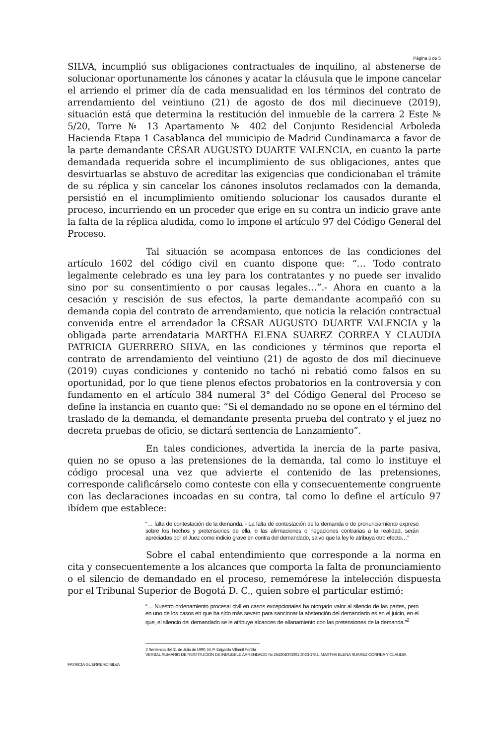Página 3 de 5
SILVA, incumplió sus obligaciones contractuales de inquilino, al abstenerse de solucionar oportunamente los cánones y acatar la cláusula que le impone cancelar el arriendo el primer día de cada mensualidad en los términos del contrato de arrendamiento del veintiuno (21) de agosto de dos mil diecinueve (2019), situación está que determina la restitución del inmueble de la carrera 2 Este № 5/20, Torre № 13 Apartamento № 402 del Conjunto Residencial Arboleda Hacienda Etapa 1 Casablanca del municipio de Madrid Cundinamarca a favor de la parte demandante CÉSAR AUGUSTO DUARTE VALENCIA, en cuanto la parte demandada requerida sobre el incumplimiento de sus obligaciones, antes que desvirtuarlas se abstuvo de acreditar las exigencias que condicionaban el trámite de su réplica y sin cancelar los cánones insolutos reclamados con la demanda, persistió en el incumplimiento omitiendo solucionar los causados durante el proceso, incurriendo en un proceder que erige en su contra un indicio grave ante la falta de la réplica aludida, como lo impone el artículo 97 del Código General del Proceso.
Tal situación se acompasa entonces de las condiciones del artículo 1602 del código civil en cuanto dispone que: “… Todo contrato legalmente celebrado es una ley para los contratantes y no puede ser invalido sino por su consentimiento o por causas legales…”.- Ahora en cuanto a la cesación y rescisión de sus efectos, la parte demandante acompañó con su demanda copia del contrato de arrendamiento, que noticia la relación contractual convenida entre el arrendador la CÉSAR AUGUSTO DUARTE VALENCIA y la obligada parte arrendataria MARTHA ELENA SUAREZ CORREA Y CLAUDIA PATRICIA GUERRERO SILVA, en las condiciones y términos que reporta el contrato de arrendamiento del veintiuno (21) de agosto de dos mil diecinueve (2019) cuyas condiciones y contenido no tachó ni rebatió como falsos en su oportunidad, por lo que tiene plenos efectos probatorios en la controversia y con fundamento en el artículo 384 numeral 3° del Código General del Proceso se define la instancia en cuanto que: “Si el demandado no se opone en el término del traslado de la demanda, el demandante presenta prueba del contrato y el juez no decreta pruebas de oficio, se dictará sentencia de Lanzamiento”.
En tales condiciones, advertida la inercia de la parte pasiva, quien no se opuso a las pretensiones de la demanda, tal como lo instituye el código procesal una vez que advierte el contenido de las pretensiones, corresponde calificárselo como conteste con ella y consecuentemente congruente con las declaraciones incoadas en su contra, tal como lo define el artículo 97 ibídem que establece:
“… falta de contestación de la demanda. - La falta de contestación de la demanda o de pronunciamiento expreso sobre los hechos y pretensiones de ella, o las afirmaciones o negaciones contrarias a la realidad, serán apreciadas por el Juez como indicio grave en contra del demandado, salvo que la ley le atribuya otro efecto…”
Sobre el cabal entendimiento que corresponde a la norma en cita y consecuentemente a los alcances que comporta la falta de pronunciamiento o el silencio de demandado en el proceso, rememórese la intelección dispuesta por el Tribunal Superior de Bogotá D. C., quien sobre el particular estimó:
“… Nuestro ordenamiento procesal civil en casos excepcionales ha otorgado valor al silencio de las partes, pero en uno de los casos en que ha sido más severo para sancionar la abstención del demandado es en el juicio, en el que, el silencio del demandado se le atribuye alcances de allanamiento con las pretensiones de la demanda.”<sup>2</sup>
2 Sentencia del 31 de Julio de l.990. M. P. Edgardo Villamil Portilla
VERBAL SUMARIO DE RESTITUCION DE INMUEBLE ARRENDADO № 254304003001 2023-1781. MARTHA ELENA SUAREZ CORREA Y CLAUDIA
PATRICIA GUERRERO SILVA